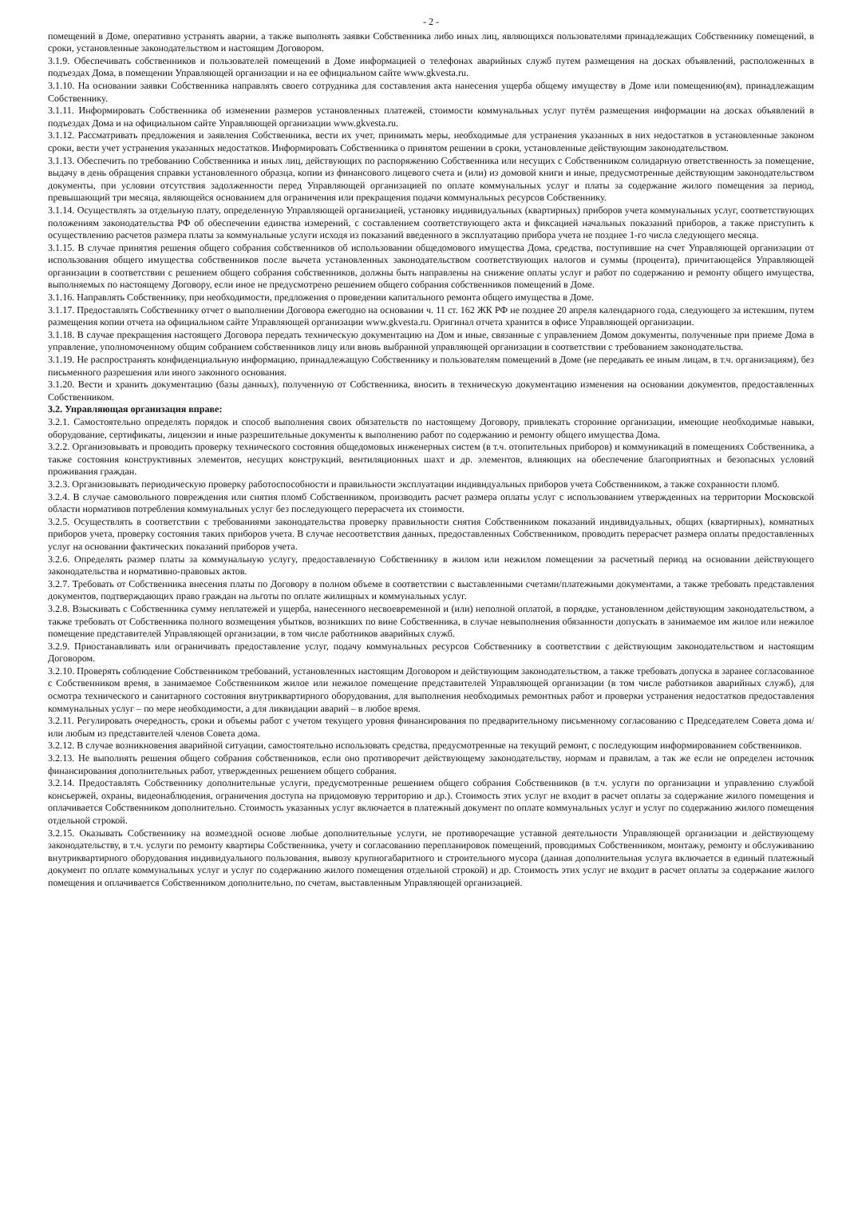- 2 -
помещений в Доме, оперативно устранять аварии, а также выполнять заявки Собственника либо иных лиц, являющихся пользователями принадлежащих Собственнику помещений, в сроки, установленные законодательством и настоящим Договором.
3.1.9. Обеспечивать собственников и пользователей помещений в Доме информацией о телефонах аварийных служб путем размещения на досках объявлений, расположенных в подъездах Дома, в помещении Управляющей организации и на ее официальном сайте www.gkvesta.ru.
3.1.10. На основании заявки Собственника направлять своего сотрудника для составления акта нанесения ущерба общему имуществу в Доме или помещению(ям), принадлежащим Собственнику.
3.1.11. Информировать Собственника об изменении размеров установленных платежей, стоимости коммунальных услуг путём размещения информации на досках объявлений в подъездах Дома и на официальном сайте Управляющей организации www.gkvesta.ru.
3.1.12. Рассматривать предложения и заявления Собственника, вести их учет, принимать меры, необходимые для устранения указанных в них недостатков в установленные законом сроки, вести учет устранения указанных недостатков. Информировать Собственника о принятом решении в сроки, установленные действующим законодательством.
3.1.13. Обеспечить по требованию Собственника и иных лиц, действующих по распоряжению Собственника или несущих с Собственником солидарную ответственность за помещение, выдачу в день обращения справки установленного образца, копии из финансового лицевого счета и (или) из домовой книги и иные, предусмотренные действующим законодательством документы, при условии отсутствия задолженности перед Управляющей организацией по оплате коммунальных услуг и платы за содержание жилого помещения за период, превышающий три месяца, являющейся основанием для ограничения или прекращения подачи коммунальных ресурсов Собственнику.
3.1.14. Осуществлять за отдельную плату, определенную Управляющей организацией, установку индивидуальных (квартирных) приборов учета коммунальных услуг, соответствующих положениям законодательства РФ об обеспечении единства измерений, с составлением соответствующего акта и фиксацией начальных показаний приборов, а также приступить к осуществлению расчетов размера платы за коммунальные услуги исходя из показаний введенного в эксплуатацию прибора учета не позднее 1-го числа следующего месяца.
3.1.15. В случае принятия решения общего собрания собственников об использовании общедомового имущества Дома, средства, поступившие на счет Управляющей организации от использования общего имущества собственников после вычета установленных законодательством соответствующих налогов и суммы (процента), причитающейся Управляющей организации в соответствии с решением общего собрания собственников, должны быть направлены на снижение оплаты услуг и работ по содержанию и ремонту общего имущества, выполняемых по настоящему Договору, если иное не предусмотрено решением общего собрания собственников помещений в Доме.
3.1.16. Направлять Собственнику, при необходимости, предложения о проведении капитального ремонта общего имущества в Доме.
3.1.17. Предоставлять Собственнику отчет о выполнении Договора ежегодно на основании ч. 11 ст. 162 ЖК РФ не позднее 20 апреля календарного года, следующего за истекшим, путем размещения копии отчета на официальном сайте Управляющей организации www.gkvesta.ru. Оригинал отчета хранится в офисе Управляющей организации.
3.1.18. В случае прекращения настоящего Договора передать техническую документацию на Дом и иные, связанные с управлением Домом документы, полученные при приеме Дома в управление, уполномоченному общим собранием собственников лицу или вновь выбранной управляющей организации в соответствии с требованием законодательства.
3.1.19. Не распространять конфиденциальную информацию, принадлежащую Собственнику и пользователям помещений в Доме (не передавать ее иным лицам, в т.ч. организациям), без письменного разрешения или иного законного основания.
3.1.20. Вести и хранить документацию (базы данных), полученную от Собственника, вносить в техническую документацию изменения на основании документов, предоставленных Собственником.
3.2. Управляющая организация вправе:
3.2.1. Самостоятельно определять порядок и способ выполнения своих обязательств по настоящему Договору, привлекать сторонние организации, имеющие необходимые навыки, оборудование, сертификаты, лицензии и иные разрешительные документы к выполнению работ по содержанию и ремонту общего имущества Дома.
3.2.2. Организовывать и проводить проверку технического состояния общедомовых инженерных систем (в т.ч. отопительных приборов) и коммуникаций в помещениях Собственника, а также состояния конструктивных элементов, несущих конструкций, вентиляционных шахт и др. элементов, влияющих на обеспечение благоприятных и безопасных условий проживания граждан.
3.2.3. Организовывать периодическую проверку работоспособности и правильности эксплуатации индивидуальных приборов учета Собственником, а также сохранности пломб.
3.2.4. В случае самовольного повреждения или снятия пломб Собственником, производить расчет размера оплаты услуг с использованием утвержденных на территории Московской области нормативов потребления коммунальных услуг без последующего перерасчета их стоимости.
3.2.5. Осуществлять в соответствии с требованиями законодательства проверку правильности снятия Собственником показаний индивидуальных, общих (квартирных), комнатных приборов учета, проверку состояния таких приборов учета. В случае несоответствия данных, предоставленных Собственником, проводить перерасчет размера оплаты предоставленных услуг на основании фактических показаний приборов учета.
3.2.6. Определять размер платы за коммунальную услугу, предоставленную Собственнику в жилом или нежилом помещении за расчетный период на основании действующего законодательства и нормативно-правовых актов.
3.2.7. Требовать от Собственника внесения платы по Договору в полном объеме в соответствии с выставленными счетами/платежными документами, а также требовать представления документов, подтверждающих право граждан на льготы по оплате жилищных и коммунальных услуг.
3.2.8. Взыскивать с Собственника сумму неплатежей и ущерба, нанесенного несвоевременной и (или) неполной оплатой, в порядке, установленном действующим законодательством, а также требовать от Собственника полного возмещения убытков, возникших по вине Собственника, в случае невыполнения обязанности допускать в занимаемое им жилое или нежилое помещение представителей Управляющей организации, в том числе работников аварийных служб.
3.2.9. Приостанавливать или ограничивать предоставление услуг, подачу коммунальных ресурсов Собственнику в соответствии с действующим законодательством и настоящим Договором.
3.2.10. Проверять соблюдение Собственником требований, установленных настоящим Договором и действующим законодательством, а также требовать допуска в заранее согласованное с Собственником время, в занимаемое Собственником жилое или нежилое помещение представителей Управляющей организации (в том числе работников аварийных служб), для осмотра технического и санитарного состояния внутриквартирного оборудования, для выполнения необходимых ремонтных работ и проверки устранения недостатков предоставления коммунальных услуг – по мере необходимости, а для ликвидации аварий – в любое время.
3.2.11. Регулировать очередность, сроки и объемы работ с учетом текущего уровня финансирования по предварительному письменному согласованию с Председателем Совета дома и/или любым из представителей членов Совета дома.
3.2.12. В случае возникновения аварийной ситуации, самостоятельно использовать средства, предусмотренные на текущий ремонт, с последующим информированием собственников.
3.2.13. Не выполнять решения общего собрания собственников, если оно противоречит действующему законодательству, нормам и правилам, а так же если не определен источник финансирования дополнительных работ, утвержденных решением общего собрания.
3.2.14. Предоставлять Собственнику дополнительные услуги, предусмотренные решением общего собрания Собственников (в т.ч. услуги по организации и управлению службой консьержей, охраны, видеонаблюдения, ограничения доступа на придомовую территорию и др.). Стоимость этих услуг не входит в расчет оплаты за содержание жилого помещения и оплачивается Собственником дополнительно. Стоимость указанных услуг включается в платежный документ по оплате коммунальных услуг и услуг по содержанию жилого помещения отдельной строкой.
3.2.15. Оказывать Собственнику на возмездной основе любые дополнительные услуги, не противоречащие уставной деятельности Управляющей организации и действующему законодательству, в т.ч. услуги по ремонту квартиры Собственника, учету и согласованию перепланировок помещений, проводимых Собственником, монтажу, ремонту и обслуживанию внутриквартирного оборудования индивидуального пользования, вывозу крупногабаритного и строительного мусора (данная дополнительная услуга включается в единый платежный документ по оплате коммунальных услуг и услуг по содержанию жилого помещения отдельной строкой) и др. Стоимость этих услуг не входит в расчет оплаты за содержание жилого помещения и оплачивается Собственником дополнительно, по счетам, выставленным Управляющей организацией.